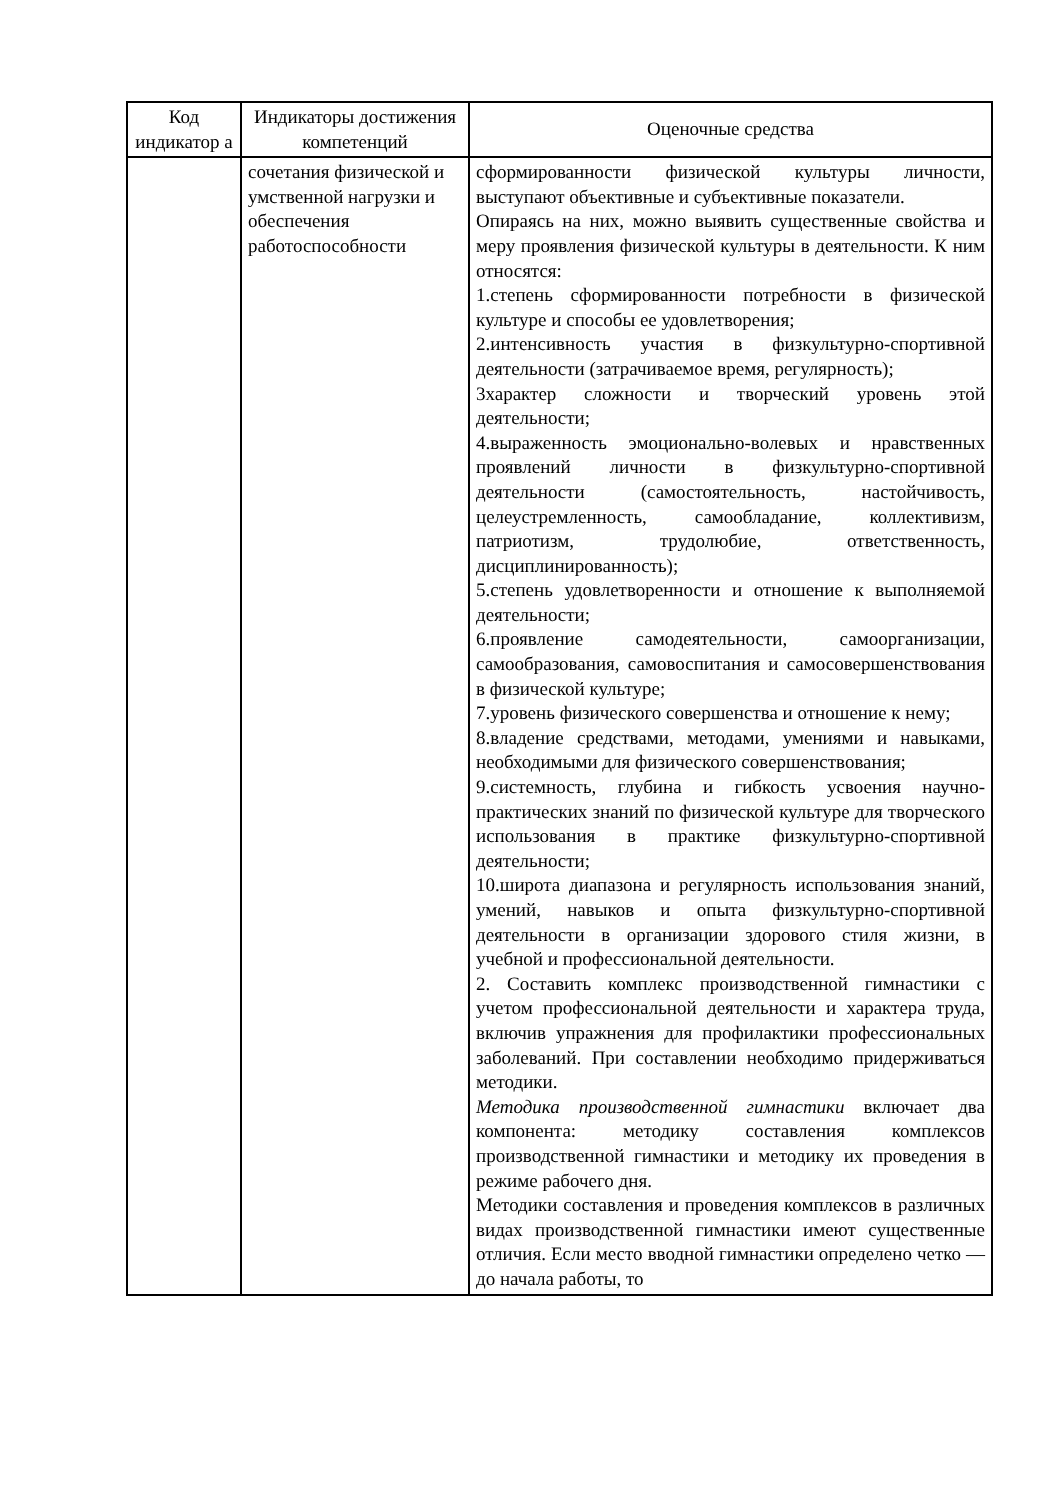| Код индикатор а | Индикаторы достижения компетенций | Оценочные средства |
| --- | --- | --- |
| | сочетания физической и умственной нагрузки и обеспечения работоспособности | сформированности физической культуры личности, выступают объективные и субъективные показатели. Опираясь на них, можно выявить существенные свойства и меру проявления физической культуры в деятельности. К ним относятся: 1.степень сформированности потребности в физической культуре и способы ее удовлетворения; 2.интенсивность участия в физкультурно-спортивной деятельности (затрачиваемое время, регулярность); 3характер сложности и творческий уровень этой деятельности; 4.выраженность эмоционально-волевых и нравственных проявлений личности в физкультурно-спортивной деятельности (самостоятельность, настойчивость, целеустремленность, самообладание, коллективизм, патриотизм, трудолюбие, ответственность, дисциплинированность); 5.степень удовлетворенности и отношение к выполняемой деятельности; 6.проявление самодеятельности, самоорганизации, самообразования, самовоспитания и самосовершенствования в физической культуре; 7.уровень физического совершенства и отношение к нему; 8.владение средствами, методами, умениями и навыками, необходимыми для физического совершенствования; 9.системность, глубина и гибкость усвоения научно-практических знаний по физической культуре для творческого использования в практике физкультурно-спортивной деятельности; 10.широта диапазона и регулярность использования знаний, умений, навыков и опыта физкультурно-спортивной деятельности в организации здорового стиля жизни, в учебной и профессиональной деятельности. 2. Составить комплекс производственной гимнастики с учетом профессиональной деятельности и характера труда, включив упражнения для профилактики профессиональных заболеваний. При составлении необходимо придерживаться методики. Методика производственной гимнастики включает два компонента: методику составления комплексов производственной гимнастики и методику их проведения в режиме рабочего дня. Методики составления и проведения комплексов в различных видах производственной гимнастики имеют существенные отличия. Если место вводной гимнастики определено четко — до начала работы, то |